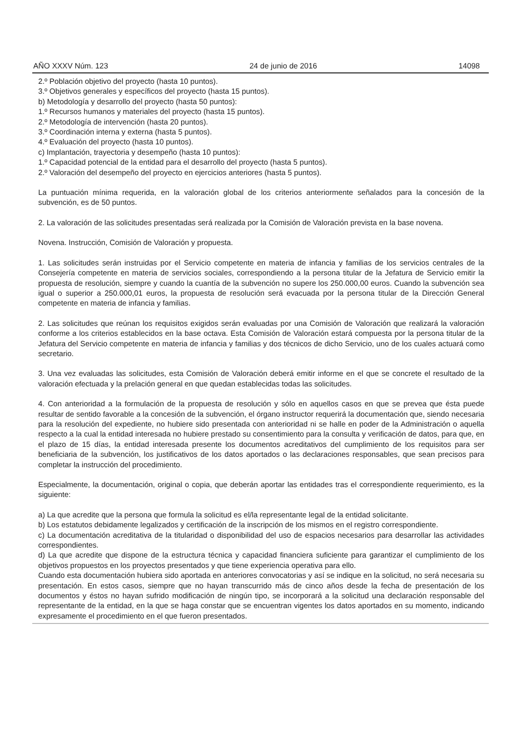AÑO XXXV Núm. 123 24 de junio de 2016 14098
2.º Población objetivo del proyecto (hasta 10 puntos).
3.º Objetivos generales y específicos del proyecto (hasta 15 puntos).
b) Metodología y desarrollo del proyecto (hasta 50 puntos):
1.º Recursos humanos y materiales del proyecto (hasta 15 puntos).
2.º Metodología de intervención (hasta 20 puntos).
3.º Coordinación interna y externa (hasta 5 puntos).
4.º Evaluación del proyecto (hasta 10 puntos).
c) Implantación, trayectoria y desempeño (hasta 10 puntos):
1.º Capacidad potencial de la entidad para el desarrollo del proyecto (hasta 5 puntos).
2.º Valoración del desempeño del proyecto en ejercicios anteriores (hasta 5 puntos).
La puntuación mínima requerida, en la valoración global de los criterios anteriormente señalados para la concesión de la subvención, es de 50 puntos.
2. La valoración de las solicitudes presentadas será realizada por la Comisión de Valoración prevista en la base novena.
Novena. Instrucción, Comisión de Valoración y propuesta.
1. Las solicitudes serán instruidas por el Servicio competente en materia de infancia y familias de los servicios centrales de la Consejería competente en materia de servicios sociales, correspondiendo a la persona titular de la Jefatura de Servicio emitir la propuesta de resolución, siempre y cuando la cuantía de la subvención no supere los 250.000,00 euros. Cuando la subvención sea igual o superior a 250.000,01 euros, la propuesta de resolución será evacuada por la persona titular de la Dirección General competente en materia de infancia y familias.
2. Las solicitudes que reúnan los requisitos exigidos serán evaluadas por una Comisión de Valoración que realizará la valoración conforme a los criterios establecidos en la base octava. Esta Comisión de Valoración estará compuesta por la persona titular de la Jefatura del Servicio competente en materia de infancia y familias y dos técnicos de dicho Servicio, uno de los cuales actuará como secretario.
3. Una vez evaluadas las solicitudes, esta Comisión de Valoración deberá emitir informe en el que se concrete el resultado de la valoración efectuada y la prelación general en que quedan establecidas todas las solicitudes.
4. Con anterioridad a la formulación de la propuesta de resolución y sólo en aquellos casos en que se prevea que ésta puede resultar de sentido favorable a la concesión de la subvención, el órgano instructor requerirá la documentación que, siendo necesaria para la resolución del expediente, no hubiere sido presentada con anterioridad ni se halle en poder de la Administración o aquella respecto a la cual la entidad interesada no hubiere prestado su consentimiento para la consulta y verificación de datos, para que, en el plazo de 15 días, la entidad interesada presente los documentos acreditativos del cumplimiento de los requisitos para ser beneficiaria de la subvención, los justificativos de los datos aportados o las declaraciones responsables, que sean precisos para completar la instrucción del procedimiento.
Especialmente, la documentación, original o copia, que deberán aportar las entidades tras el correspondiente requerimiento, es la siguiente:
a) La que acredite que la persona que formula la solicitud es el/la representante legal de la entidad solicitante.
b) Los estatutos debidamente legalizados y certificación de la inscripción de los mismos en el registro correspondiente.
c) La documentación acreditativa de la titularidad o disponibilidad del uso de espacios necesarios para desarrollar las actividades correspondientes.
d) La que acredite que dispone de la estructura técnica y capacidad financiera suficiente para garantizar el cumplimiento de los objetivos propuestos en los proyectos presentados y que tiene experiencia operativa para ello.
Cuando esta documentación hubiera sido aportada en anteriores convocatorias y así se indique en la solicitud, no será necesaria su presentación. En estos casos, siempre que no hayan transcurrido más de cinco años desde la fecha de presentación de los documentos y éstos no hayan sufrido modificación de ningún tipo, se incorporará a la solicitud una declaración responsable del representante de la entidad, en la que se haga constar que se encuentran vigentes los datos aportados en su momento, indicando expresamente el procedimiento en el que fueron presentados.